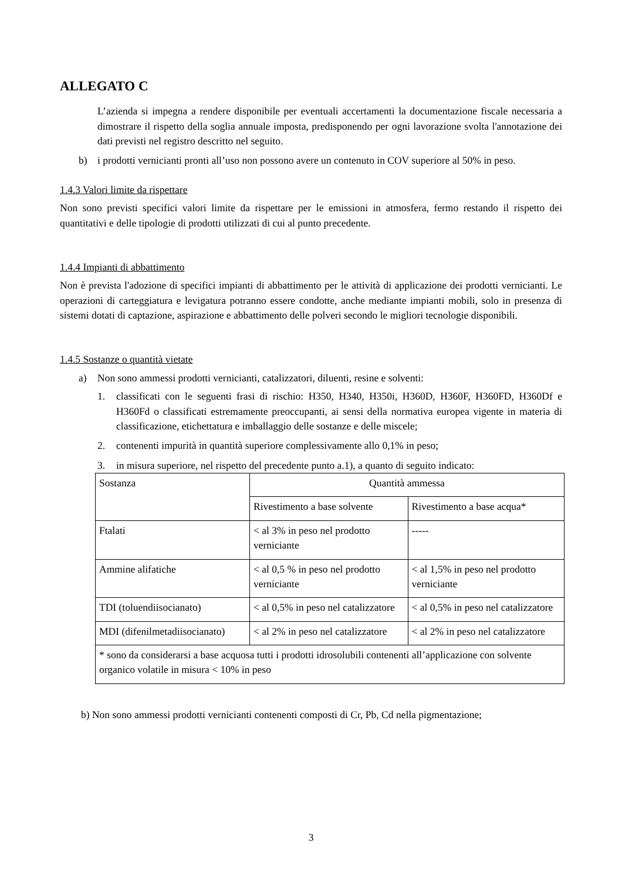ALLEGATO C
L’azienda si impegna a rendere disponibile per eventuali accertamenti la documentazione fiscale necessaria a dimostrare il rispetto della soglia annuale imposta, predisponendo per ogni lavorazione svolta l'annotazione dei dati previsti nel registro descritto nel seguito.
b) i prodotti vernicianti pronti all’uso non possono avere un contenuto in COV superiore al 50% in peso.
1.4.3 Valori limite da rispettare
Non sono previsti specifici valori limite da rispettare per le emissioni in atmosfera, fermo restando il rispetto dei quantitativi e delle tipologie di prodotti utilizzati di cui al punto precedente.
1.4.4 Impianti di abbattimento
Non è prevista l'adozione di specifici impianti di abbattimento per le attività di applicazione dei prodotti vernicianti. Le operazioni di carteggiatura e levigatura potranno essere condotte, anche mediante impianti mobili, solo in presenza di sistemi dotati di captazione, aspirazione e abbattimento delle polveri secondo le migliori tecnologie disponibili.
1.4.5 Sostanze o quantità vietate
a) Non sono ammessi prodotti vernicianti, catalizzatori, diluenti, resine e solventi:
1. classificati con le seguenti frasi di rischio: H350, H340, H350i, H360D, H360F, H360FD, H360Df e H360Fd o classificati estremamente preoccupanti, ai sensi della normativa europea vigente in materia di classificazione, etichettatura e imballaggio delle sostanze e delle miscele;
2. contenenti impurità in quantità superiore complessivamente allo 0,1% in peso;
3. in misura superiore, nel rispetto del precedente punto a.1), a quanto di seguito indicato:
| Sostanza | Quantità ammessa | |
| | Rivestimento a base solvente | Rivestimento a base acqua* |
| Ftalati | < al 3% in peso nel prodotto verniciante | ----- |
| Ammine alifatiche | < al 0,5 % in peso nel prodotto verniciante | < al 1,5% in peso nel prodotto verniciante |
| TDI (toluendiisocianato) | < al 0,5% in peso nel catalizzatore | < al 0,5% in peso nel catalizzatore |
| MDI (difenilmetadiisocianato) | < al 2% in peso nel catalizzatore | < al 2% in peso nel catalizzatore |
| * sono da considerarsi a base acquosa tutti i prodotti idrosolubili contenenti all’applicazione con solvente organico volatile in misura < 10% in peso | | |
b) Non sono ammessi prodotti vernicianti contenenti composti di Cr, Pb, Cd nella pigmentazione;
3